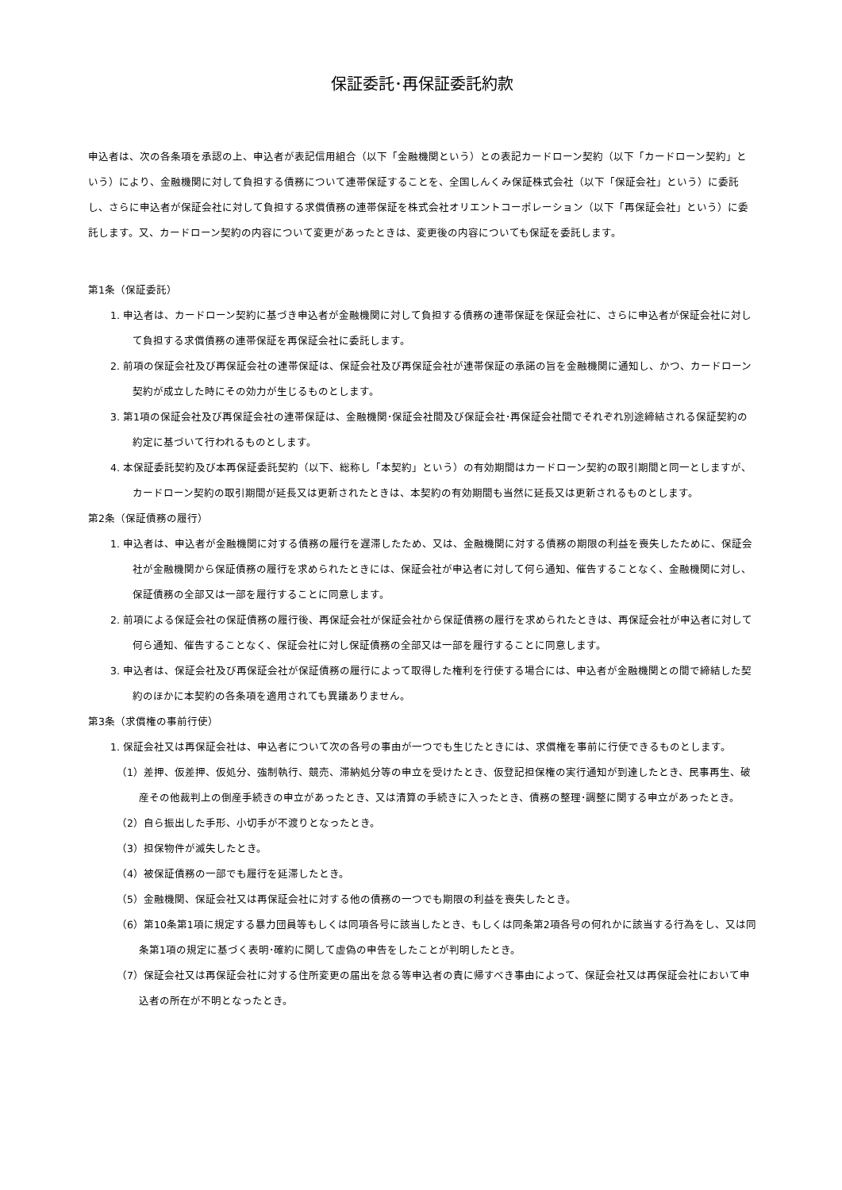保証委託･再保証委託約款
申込者は、次の各条項を承認の上、申込者が表記信用組合（以下「金融機関という）との表記カードローン契約（以下「カードローン契約」という）により、金融機関に対して負担する債務について連帯保証することを、全国しんくみ保証株式会社（以下「保証会社」という）に委託し、さらに申込者が保証会社に対して負担する求償債務の連帯保証を株式会社オリエントコーポレーション（以下「再保証会社」という）に委託します。又、カードローン契約の内容について変更があったときは、変更後の内容についても保証を委託します。
第1条（保証委託）
1. 申込者は、カードローン契約に基づき申込者が金融機関に対して負担する債務の連帯保証を保証会社に、さらに申込者が保証会社に対して負担する求償債務の連帯保証を再保証会社に委託します。
2. 前項の保証会社及び再保証会社の連帯保証は、保証会社及び再保証会社が連帯保証の承諾の旨を金融機関に通知し、かつ、カードローン契約が成立した時にその効力が生じるものとします。
3. 第1項の保証会社及び再保証会社の連帯保証は、金融機関･保証会社間及び保証会社･再保証会社間でそれぞれ別途締結される保証契約の約定に基づいて行われるものとします。
4. 本保証委託契約及び本再保証委託契約（以下、総称し「本契約」という）の有効期間はカードローン契約の取引期間と同一としますが、カードローン契約の取引期間が延長又は更新されたときは、本契約の有効期間も当然に延長又は更新されるものとします。
第2条（保証債務の履行）
1. 申込者は、申込者が金融機関に対する債務の履行を遅滞したため、又は、金融機関に対する債務の期限の利益を喪失したために、保証会社が金融機関から保証債務の履行を求められたときには、保証会社が申込者に対して何ら通知、催告することなく、金融機関に対し、保証債務の全部又は一部を履行することに同意します。
2. 前項による保証会社の保証債務の履行後、再保証会社が保証会社から保証債務の履行を求められたときは、再保証会社が申込者に対して何ら通知、催告することなく、保証会社に対し保証債務の全部又は一部を履行することに同意します。
3. 申込者は、保証会社及び再保証会社が保証債務の履行によって取得した権利を行使する場合には、申込者が金融機関との間で締結した契約のほかに本契約の各条項を適用されても異議ありません。
第3条（求償権の事前行使）
1. 保証会社又は再保証会社は、申込者について次の各号の事由が一つでも生じたときには、求償権を事前に行使できるものとします。
（1）差押、仮差押、仮処分、強制執行、競売、滞納処分等の申立を受けたとき、仮登記担保権の実行通知が到達したとき、民事再生、破産その他裁判上の倒産手続きの申立があったとき、又は清算の手続きに入ったとき、債務の整理･調整に関する申立があったとき。
（2）自ら振出した手形、小切手が不渡りとなったとき。
（3）担保物件が滅失したとき。
（4）被保証債務の一部でも履行を延滞したとき。
（5）金融機関、保証会社又は再保証会社に対する他の債務の一つでも期限の利益を喪失したとき。
（6）第10条第1項に規定する暴力団員等もしくは同項各号に該当したとき、もしくは同条第2項各号の何れかに該当する行為をし、又は同条第1項の規定に基づく表明･確約に関して虚偽の申告をしたことが判明したとき。
（7）保証会社又は再保証会社に対する住所変更の届出を怠る等申込者の責に帰すべき事由によって、保証会社又は再保証会社において申込者の所在が不明となったとき。